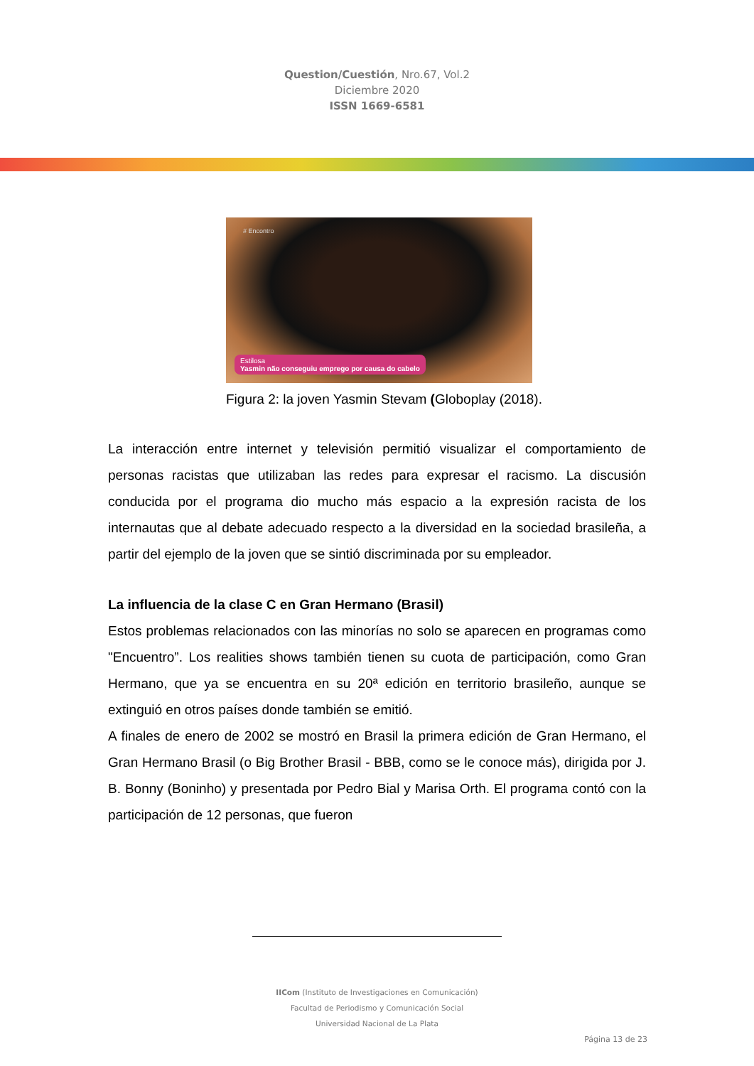Question/Cuestión, Nro.67, Vol.2
Diciembre 2020
ISSN 1669-6581
# Encontro
Estilosa
Yasmin não conseguiu emprego por causa do cabelo
Figura 2: la joven Yasmin Stevam (Globoplay (2018).
La interacción entre internet y televisión permitió visualizar el comportamiento de personas racistas que utilizaban las redes para expresar el racismo. La discusión conducida por el programa dio mucho más espacio a la expresión racista de los internautas que al debate adecuado respecto a la diversidad en la sociedad brasileña, a partir del ejemplo de la joven que se sintió discriminada por su empleador.
La influencia de la clase C en Gran Hermano (Brasil)
Estos problemas relacionados con las minorías no solo se aparecen en programas como "Encuentro”. Los realities shows también tienen su cuota de participación, como Gran Hermano, que ya se encuentra en su 20ª edición en territorio brasileño, aunque se extinguió en otros países donde también se emitió.
A finales de enero de 2002 se mostró en Brasil la primera edición de Gran Hermano, el Gran Hermano Brasil (o Big Brother Brasil - BBB, como se le conoce más), dirigida por J. B. Bonny (Boninho) y presentada por Pedro Bial y Marisa Orth. El programa contó con la participación de 12 personas, que fueron
IICom (Instituto de Investigaciones en Comunicación)
Facultad de Periodismo y Comunicación Social
Universidad Nacional de La Plata
Página 13 de 23